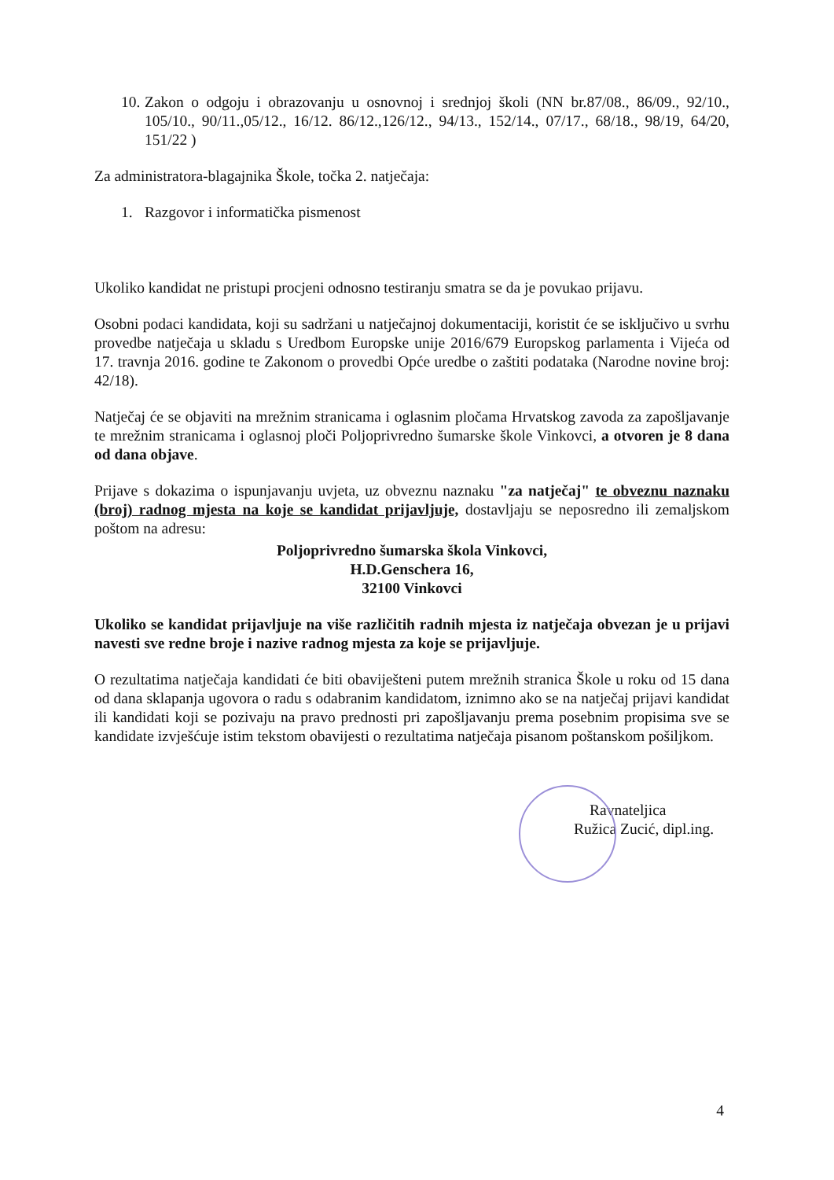10.
Zakon o odgoju i obrazovanju u osnovnoj i srednjoj školi (NN br.87/08., 86/09., 92/10., 105/10., 90/11.,05/12., 16/12. 86/12.,126/12., 94/13., 152/14., 07/17., 68/18., 98/19, 64/20, 151/22 )
Za administratora-blagajnika Škole, točka 2. natječaja:
1. Razgovor i informatička pismenost
Ukoliko kandidat ne pristupi procjeni odnosno testiranju smatra se da je povukao prijavu.
Osobni podaci kandidata, koji su sadržani u natječajnoj dokumentaciji, koristit će se isključivo u svrhu provedbe natječaja u skladu s Uredbom Europske unije 2016/679 Europskog parlamenta i Vijeća od 17. travnja 2016. godine te Zakonom o provedbi Opće uredbe o zaštiti podataka (Narodne novine broj: 42/18).
Natječaj će se objaviti na mrežnim stranicama i oglasnim pločama Hrvatskog zavoda za zapošljavanje te mrežnim stranicama i oglasnoj ploči Poljoprivredno šumarske škole Vinkovci, a otvoren je 8 dana od dana objave.
Prijave s dokazima o ispunjavanju uvjeta, uz obveznu naznaku "za natječaj" te obveznu naznaku (broj) radnog mjesta na koje se kandidat prijavljuje, dostavljaju se neposredno ili zemaljskom poštom na adresu:
Poljoprivredno šumarska škola Vinkovci,
H.D.Genschera 16,
32100 Vinkovci
Ukoliko se kandidat prijavljuje na više različitih radnih mjesta iz natječaja obvezan je u prijavi navesti sve redne broje i nazive radnog mjesta za koje se prijavljuje.
O rezultatima natječaja kandidati će biti obaviješteni putem mrežnih stranica Škole u roku od 15 dana od dana sklapanja ugovora o radu s odabranim kandidatom, iznimno ako se na natječaj prijavi kandidat ili kandidati koji se pozivaju na pravo prednosti pri zapošljavanju prema posebnim propisima sve se kandidate izvješćuje istim tekstom obavijesti o rezultatima natječaja pisanom poštanskom pošiljkom.
Ravnateljica
Ružica Zucić, dipl.ing.
4